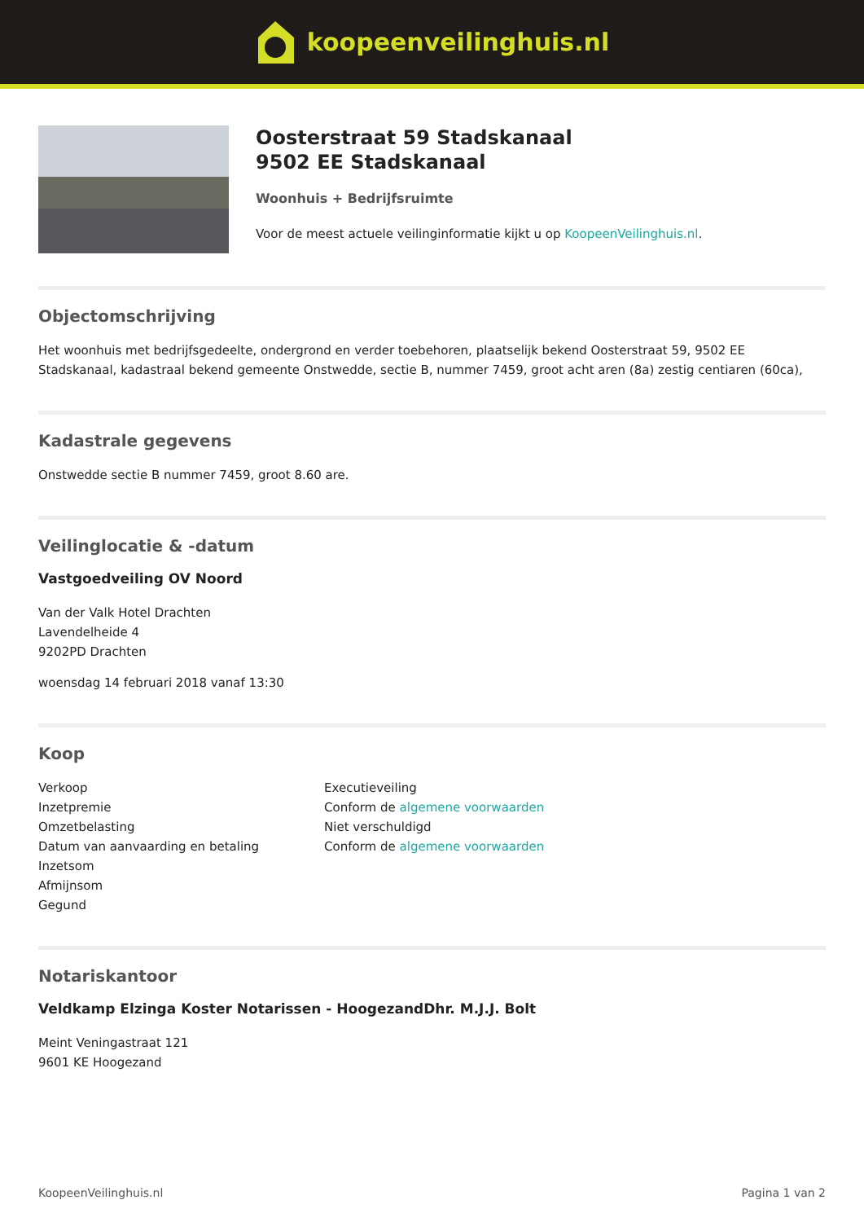koopeenveilinghuis.nl
Oosterstraat 59 Stadskanaal
9502 EE Stadskanaal
Woonhuis + Bedrijfsruimte
Voor de meest actuele veilinginformatie kijkt u op KoopeenVeilinghuis.nl.
Objectomschrijving
Het woonhuis met bedrijfsgedeelte, ondergrond en verder toebehoren, plaatselijk bekend Oosterstraat 59, 9502 EE Stadskanaal, kadastraal bekend gemeente Onstwedde, sectie B, nummer 7459, groot acht aren (8a) zestig centiaren (60ca),
Kadastrale gegevens
Onstwedde sectie B nummer 7459, groot 8.60 are.
Veilinglocatie & -datum
Vastgoedveiling OV Noord
Van der Valk Hotel Drachten
Lavendelheide 4
9202PD Drachten
woensdag 14 februari 2018 vanaf 13:30
Koop
| Verkoop | Executieveiling |
| Inzetpremie | Conform de algemene voorwaarden |
| Omzetbelasting | Niet verschuldigd |
| Datum van aanvaarding en betaling | Conform de algemene voorwaarden |
| Inzetsom | |
| Afmijnsom | |
| Gegund | |
Notariskantoor
Veldkamp Elzinga Koster Notarissen - HoogezandDhr. M.J.J. Bolt
Meint Veningastraat 121
9601 KE Hoogezand
KoopeenVeilinghuis.nl Pagina 1 van 2